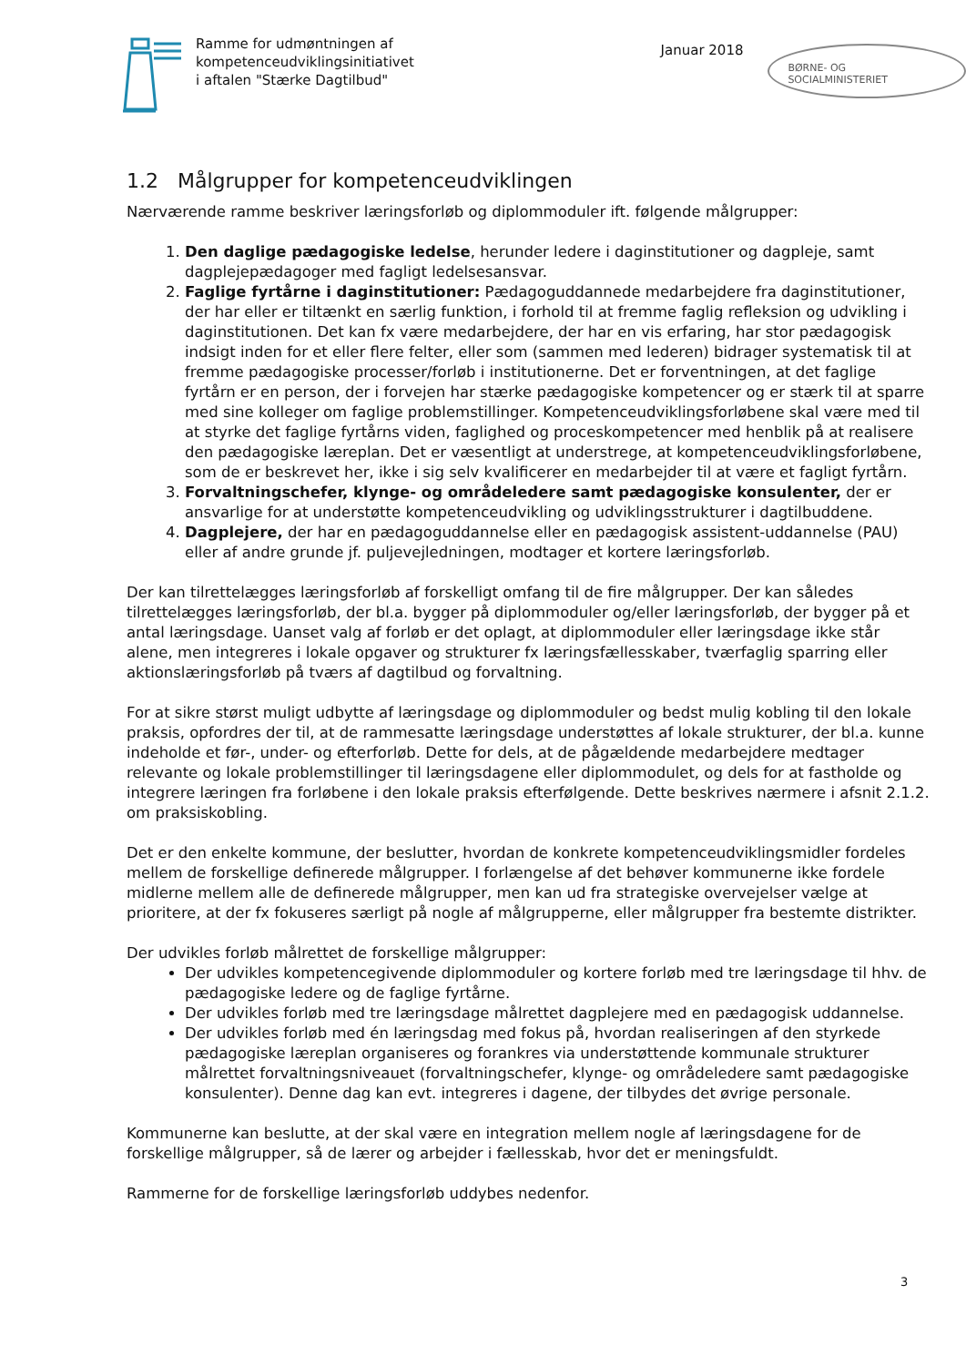Ramme for udmøntningen af
kompetenceudviklingsinitiativet
i aftalen "Stærke Dagtilbud"
Januar 2018
BØRNE- OG SOCIALMINISTERIET
1.2 Målgrupper for kompetenceudviklingen
Nærværende ramme beskriver læringsforløb og diplommoduler ift. følgende målgrupper:
1. Den daglige pædagogiske ledelse, herunder ledere i daginstitutioner og dagpleje, samt dagplejepædagoger med fagligt ledelsesansvar.
2. Faglige fyrtårne i daginstitutioner: Pædagoguddannede medarbejdere fra daginstitutioner, der har eller er tiltænkt en særlig funktion, i forhold til at fremme faglig refleksion og udvikling i daginstitutionen. Det kan fx være medarbejdere, der har en vis erfaring, har stor pædagogisk indsigt inden for et eller flere felter, eller som (sammen med lederen) bidrager systematisk til at fremme pædagogiske processer/forløb i institutionerne. Det er forventningen, at det faglige fyrtårn er en person, der i forvejen har stærke pædagogiske kompetencer og er stærk til at sparre med sine kolleger om faglige problemstillinger. Kompetenceudviklingsforløbene skal være med til at styrke det faglige fyrtårns viden, faglighed og proceskompetencer med henblik på at realisere den pædagogiske læreplan. Det er væsentligt at understrege, at kompetenceudviklingsforløbene, som de er beskrevet her, ikke i sig selv kvalificerer en medarbejder til at være et fagligt fyrtårn.
3. Forvaltningschefer, klynge- og områdeledere samt pædagogiske konsulenter, der er ansvarlige for at understøtte kompetenceudvikling og udviklingsstrukturer i dagtilbuddene.
4. Dagplejere, der har en pædagoguddannelse eller en pædagogisk assistent-uddannelse (PAU) eller af andre grunde jf. puljevejledningen, modtager et kortere læringsforløb.
Der kan tilrettelægges læringsforløb af forskelligt omfang til de fire målgrupper. Der kan således tilrettelægges læringsforløb, der bl.a. bygger på diplommoduler og/eller læringsforløb, der bygger på et antal læringsdage. Uanset valg af forløb er det oplagt, at diplommoduler eller læringsdage ikke står alene, men integreres i lokale opgaver og strukturer fx læringsfællesskaber, tværfaglig sparring eller aktionslæringsforløb på tværs af dagtilbud og forvaltning.
For at sikre størst muligt udbytte af læringsdage og diplommoduler og bedst mulig kobling til den lokale praksis, opfordres der til, at de rammesatte læringsdage understøttes af lokale strukturer, der bl.a. kunne indeholde et før-, under- og efterforløb. Dette for dels, at de pågældende medarbejdere medtager relevante og lokale problemstillinger til læringsdagene eller diplommodulet, og dels for at fastholde og integrere læringen fra forløbene i den lokale praksis efterfølgende. Dette beskrives nærmere i afsnit 2.1.2. om praksiskobling.
Det er den enkelte kommune, der beslutter, hvordan de konkrete kompetenceudviklingsmidler fordeles mellem de forskellige definerede målgrupper. I forlængelse af det behøver kommunerne ikke fordele midlerne mellem alle de definerede målgrupper, men kan ud fra strategiske overvejelser vælge at prioritere, at der fx fokuseres særligt på nogle af målgrupperne, eller målgrupper fra bestemte distrikter.
Der udvikles forløb målrettet de forskellige målgrupper:
Der udvikles kompetencegivende diplommoduler og kortere forløb med tre læringsdage til hhv. de pædagogiske ledere og de faglige fyrtårne.
Der udvikles forløb med tre læringsdage målrettet dagplejere med en pædagogisk uddannelse.
Der udvikles forløb med én læringsdag med fokus på, hvordan realiseringen af den styrkede pædagogiske læreplan organiseres og forankres via understøttende kommunale strukturer målrettet forvaltningsniveauet (forvaltningschefer, klynge- og områdeledere samt pædagogiske konsulenter). Denne dag kan evt. integreres i dagene, der tilbydes det øvrige personale.
Kommunerne kan beslutte, at der skal være en integration mellem nogle af læringsdagene for de forskellige målgrupper, så de lærer og arbejder i fællesskab, hvor det er meningsfuldt.
Rammerne for de forskellige læringsforløb uddybes nedenfor.
3